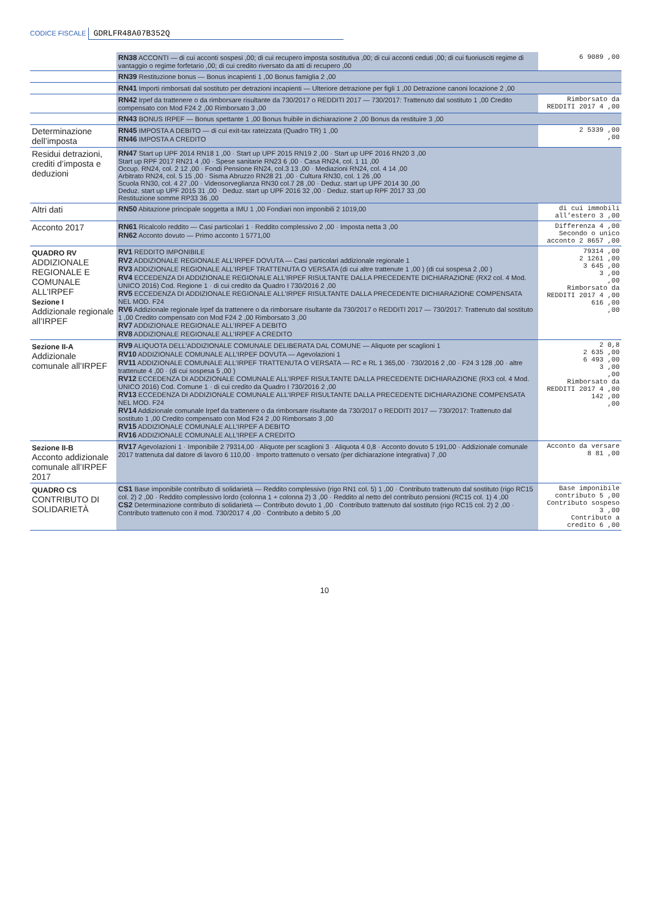CODICE FISCALE GDRLFR48A07B352Q
| | RN38 ACCONTI — di cui acconti sospesi ,00; di cui recupero imposta sostitutiva ,00; di cui acconti ceduti ,00; di cui fuoriusciti regime di vantaggio o regime forfetario ,00; di cui credito riversato da atti di recupero ,00 | 6 9089 ,00 |
| | RN39 Restituzione bonus — Bonus incapienti 1 ,00 Bonus famiglia 2 ,00 | |
| | RN41 Importi rimborsati dal sostituto per detrazioni incapienti — Ulteriore detrazione per figli 1 ,00 Detrazione canoni locazione 2 ,00 | |
| | RN42 Irpef da trattenere o da rimborsare risultante da 730/2017 o REDDITI 2017 — 730/2017: Trattenuto dal sostituto 1 ,00 Credito compensato con Mod F24 2 ,00 Rimborsato 3 ,00 | Rimborsato da REDDITI 2017 4 ,00 |
| | RN43 BONUS IRPEF — Bonus spettante 1 ,00 Bonus fruibile in dichiarazione 2 ,00 Bonus da restituire 3 ,00 | |
| Determinazione dell’imposta | RN45 IMPOSTA A DEBITO — di cui exit-tax rateizzata (Quadro TR) 1 ,00 RN46 IMPOSTA A CREDITO | 2 5339 ,00 ,00 |
| Residui detrazioni, crediti d’imposta e deduzioni | RN47 Start up UPF 2014 RN18 1 ,00 · Start up UPF 2015 RN19 2 ,00 · Start up UPF 2016 RN20 3 ,00 Start up RPF 2017 RN21 4 ,00 · Spese sanitarie RN23 6 ,00 · Casa RN24, col. 1 11 ,00 Occup. RN24, col. 2 12 ,00 · Fondi Pensione RN24, col.3 13 ,00 · Mediazioni RN24, col. 4 14 ,00 Arbitrato RN24, col. 5 15 ,00 · Sisma Abruzzo RN28 21 ,00 · Cultura RN30, col. 1 26 ,00 Scuola RN30, col. 4 27 ,00 · Videosorveglianza RN30 col.7 28 ,00 · Deduz. start up UPF 2014 30 ,00 Deduz. start up UPF 2015 31 ,00 · Deduz. start up UPF 2016 32 ,00 · Deduz. start up RPF 2017 33 ,00 Restituzione somme RP33 36 ,00 | |
| Altri dati | RN50 Abitazione principale soggetta a IMU 1 ,00 Fondiari non imponibili 2 1019,00 | di cui immobili all’estero 3 ,00 |
| Acconto 2017 | RN61 Ricalcolo reddito — Casi particolari 1 · Reddito complessivo 2 ,00 · Imposta netta 3 ,00 RN62 Acconto dovuto — Primo acconto 1 5771,00 | Differenza 4 ,00 Secondo o unico acconto 2 8657 ,00 |
| QUADRO RV ADDIZIONALE REGIONALE E COMUNALE ALL’IRPEF Sezione I Addizionale regionale all’IRPEF | RV1 REDDITO IMPONIBILE RV2 ADDIZIONALE REGIONALE ALL’IRPEF DOVUTA — Casi particolari addizionale regionale 1 RV3 ADDIZIONALE REGIONALE ALL’IRPEF TRATTENUTA O VERSATA (di cui altre trattenute 1 ,00 ) (di cui sospesa 2 ,00 ) RV4 ECCEDENZA DI ADDIZIONALE REGIONALE ALL’IRPEF RISULTANTE DALLA PRECEDENTE DICHIARAZIONE (RX2 col. 4 Mod. UNICO 2016) Cod. Regione 1 · di cui credito da Quadro I 730/2016 2 ,00 RV5 ECCEDENZA DI ADDIZIONALE REGIONALE ALL’IRPEF RISULTANTE DALLA PRECEDENTE DICHIARAZIONE COMPENSATA NEL MOD. F24 RV6 Addizionale regionale Irpef da trattenere o da rimborsare risultante da 730/2017 o REDDITI 2017 — 730/2017: Trattenuto dal sostituto 1 ,00 Credito compensato con Mod F24 2 ,00 Rimborsato 3 ,00 RV7 ADDIZIONALE REGIONALE ALL’IRPEF A DEBITO RV8 ADDIZIONALE REGIONALE ALL’IRPEF A CREDITO | 79314 ,00 2 1261 ,00 3 645 ,00 3 ,00 ,00 Rimborsato da REDDITI 2017 4 ,00 616 ,00 ,00 |
| Sezione II-A Addizionale comunale all’IRPEF | RV9 ALIQUOTA DELL’ADDIZIONALE COMUNALE DELIBERATA DAL COMUNE — Aliquote per scaglioni 1 RV10 ADDIZIONALE COMUNALE ALL’IRPEF DOVUTA — Agevolazioni 1 RV11 ADDIZIONALE COMUNALE ALL’IRPEF TRATTENUTA O VERSATA — RC e RL 1 365,00 · 730/2016 2 ,00 · F24 3 128 ,00 · altre trattenute 4 ,00 · (di cui sospesa 5 ,00 ) RV12 ECCEDENZA DI ADDIZIONALE COMUNALE ALL’IRPEF RISULTANTE DALLA PRECEDENTE DICHIARAZIONE (RX3 col. 4 Mod. UNICO 2016) Cod. Comune 1 · di cui credito da Quadro I 730/2016 2 ,00 RV13 ECCEDENZA DI ADDIZIONALE COMUNALE ALL’IRPEF RISULTANTE DALLA PRECEDENTE DICHIARAZIONE COMPENSATA NEL MOD. F24 RV14 Addizionale comunale Irpef da trattenere o da rimborsare risultante da 730/2017 o REDDITI 2017 — 730/2017: Trattenuto dal sostituto 1 ,00 Credito compensato con Mod F24 2 ,00 Rimborsato 3 ,00 RV15 ADDIZIONALE COMUNALE ALL’IRPEF A DEBITO RV16 ADDIZIONALE COMUNALE ALL’IRPEF A CREDITO | 2 0,8 2 635 ,00 6 493 ,00 3 ,00 ,00 Rimborsato da REDDITI 2017 4 ,00 142 ,00 ,00 |
| Sezione II-B Acconto addizionale comunale all’IRPEF 2017 | RV17 Agevolazioni 1 · Imponibile 2 79314,00 · Aliquote per scaglioni 3 · Aliquota 4 0,8 · Acconto dovuto 5 191,00 · Addizionale comunale 2017 trattenuta dal datore di lavoro 6 110,00 · Importo trattenuto o versato (per dichiarazione integrativa) 7 ,00 | Acconto da versare 8 81 ,00 |
| QUADRO CS CONTRIBUTO DI SOLIDARIETÀ | CS1 Base imponibile contributo di solidarietà — Reddito complessivo (rigo RN1 col. 5) 1 ,00 · Contributo trattenuto dal sostituto (rigo RC15 col. 2) 2 ,00 · Reddito complessivo lordo (colonna 1 + colonna 2) 3 ,00 · Reddito al netto del contributo pensioni (RC15 col. 1) 4 ,00 CS2 Determinazione contributo di solidarietà — Contributo dovuto 1 ,00 · Contributo trattenuto dal sostituto (rigo RC15 col. 2) 2 ,00 · Contributo trattenuto con il mod. 730/2017 4 ,00 · Contributo a debito 5 ,00 | Base imponibile contributo 5 ,00 Contributo sospeso 3 ,00 Contributo a credito 6 ,00 |
10